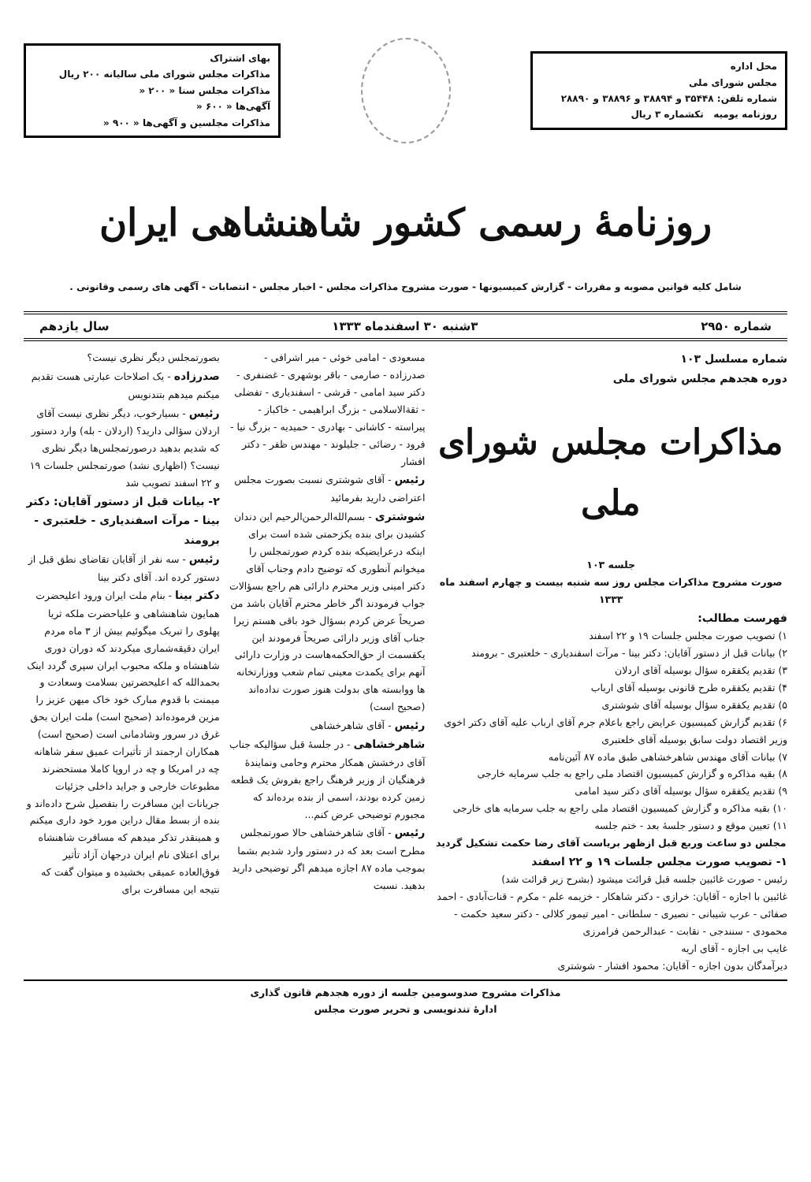محل اداره
مجلس شورای ملی
شماره تلفن: ۳۵۴۴۸ و ۳۸۸۹۴ و ۳۸۸۹۶ و ۲۸۸۹۰
روزنامه یومیه تکشماره ۳ ریال
بهای اشتراک
مذاکرات مجلس شورای ملی سالیانه ۲۰۰ ریال
مذاکرات مجلس سنا « ۲۰۰ «
آگهی‌ها « ۶۰۰ «
مذاکرات مجلسین و آگهی‌ها « ۹۰۰ «
روزنامهٔ رسمی کشور شاهنشاهی ایران
شامل کلیه قوانین مصوبه و مقررات - گزارش کمیسیونها - صورت مشروح مذاکرات مجلس - اخبار مجلس - انتصابات - آگهی های رسمی وقانونی .
شماره ۲۹۵۰ ۳شنبه ۳۰ اسفندماه ۱۳۳۳ سال یازدهم
شماره مسلسل ۱۰۳
دوره هجدهم مجلس شورای ملی
مذاکرات مجلس شورای ملی
جلسه ۱۰۳
صورت مشروح مذاکرات مجلس روز سه شنبه بیست و چهارم اسفند ماه ۱۳۳۳
فهرست مطالب:
۱) تصویب صورت مجلس جلسات ۱۹ و ۲۲ اسفند
۲) بیانات قبل از دستور آقایان: دکتر بینا - مرآت اسفندیاری - خلعتبری - برومند
۳) تقدیم یکفقره سؤال بوسیله آقای اردلان
۴) تقدیم یکفقره طرح قانونی بوسیله آقای ارباب
۵) تقدیم یکفقره سؤال بوسیله آقای شوشتری
۶) تقدیم گزارش کمیسیون عرایض راجع باعلام جرم آقای ارباب علیه آقای دکتر اخوی وزیر اقتصاد دولت سابق بوسیله آقای خلعتبری
۷) بیانات آقای مهندس شاهرخشاهی طبق ماده ۸۷ آئین‌نامه
۸) بقیه مذاکره و گزارش کمیسیون اقتصاد ملی راجع به جلب سرمایه خارجی
۹) تقدیم یکفقره سؤال بوسیله آقای دکتر سید امامی
۱۰) بقیه مذاکره و گزارش کمیسیون اقتصاد ملی راجع به جلب سرمایه های خارجی
۱۱) تعیین موقع و دستور جلسهٔ بعد - ختم جلسه
مجلس دو ساعت وربع قبل ازظهر بریاست آقای رضا حکمت تشکیل گردید
۱- تصویب صورت مجلس جلسات ۱۹ و ۲۲ اسفند
رئیس - صورت غائبین جلسه قبل قرائت میشود (بشرح زیر قرائت شد)
غائبین با اجازه - آقایان: خرازی - دکتر شاهکار - خزیمه علم - مکرم - قنات‌آبادی - احمد صفائی - عرب شیبانی - نصیری - سلطانی - امیر تیمور کلالی - دکتر سعید حکمت - محمودی - سنندجی - نقابت - عبدالرحمن فرامرزی
غایب بی اجازه - آقای اریه
دیرآمدگان بدون اجازه - آقایان: محمود افشار - شوشتری
مسعودی - امامی خوئی - میر اشرافی - صدرزاده - صارمی - باقر بوشهری - غضنفری - دکتر سید امامی - قرشی - اسفندیاری - تفضلی - ثقة‌الاسلامی - بزرگ ابراهیمی - خاکباز - پیراسته - کاشانی - بهادری - حمیدیه - بزرگ نیا - فرود - رضائی - جلیلوند - مهندس ظفر - دکتر افشار
رئیس - آقای شوشتری نسبت بصورت مجلس اعتراضی دارید بفرمائید
شوشتری - بسم‌الله‌الرحمن‌الرحیم این دندان کشیدن برای بنده یکزحمتی شده است برای اینکه درعرایضیکه بنده کردم صورتمجلس را میخوانم آنطوری که توضیح دادم وجناب آقای دکتر امینی وزیر محترم دارائی هم راجع بسؤالات جواب فرمودند اگر خاطر محترم آقایان باشد من صریحاً عرض کردم بسؤال خود باقی هستم زیرا جناب آقای وزیر دارائی صریحاً فرمودند این یکقسمت از حق‌الحکمه‌هاست در وزارت دارائی آنهم برای یکمدت معینی تمام شعب ووزارتخانه ها ووابسته های بدولت هنوز صورت نداده‌اند (صحیح است)
رئیس - آقای شاهرخشاهی
شاهرخشاهی - در جلسهٔ قبل سؤالیکه جناب آقای درخشش همکار محترم وحامی ونمایندهٔ فرهنگیان از وزیر فرهنگ راجع بفروش یک قطعه زمین کرده بودند، اسمی از بنده برده‌اند که مجبورم توضیحی عرض کنم...
رئیس - آقای شاهرخشاهی حالا صورتمجلس مطرح است بعد که در دستور وارد شدیم بشما بموجب ماده ۸۷ اجازه میدهم اگر توضیحی دارید بدهید. نسبت
بصورتمجلس دیگر نظری نیست؟
صدرزاده - یک اصلاحات عبارتی هست تقدیم میکنم میدهم بتندنویس
رئیس - بسیارخوب، دیگر نظری نیست آقای اردلان سؤالی دارید؟ (اردلان - بله) وارد دستور که شدیم بدهید درصورتمجلس‌ها دیگر نظری نیست؟ (اظهاری نشد) صورتمجلس جلسات ۱۹ و ۲۲ اسفند تصویب شد
۲- بیانات قبل از دستور آقایان: دکتر بینا - مرآت اسفندیاری - خلعتبری - برومند
رئیس - سه نفر از آقایان تقاضای نطق قبل از دستور کرده اند. آقای دکتر بینا
دکتر بینا - بنام ملت ایران ورود اعلیحضرت همایون شاهنشاهی و علیاحضرت ملکه ثریا پهلوی را تبریک میگوئیم بیش از ۳ ماه مردم ایران دقیقه‌شماری میکردند که دوران دوری شاهنشاه و ملکه محبوب ایران سپری گردد اینک بحمدالله که اعلیحضرتین بسلامت وسعادت و میمنت با قدوم مبارک خود خاک میهن عزیز را مزین فرموده‌اند (صحیح است) ملت ایران بحق غرق در سرور وشادمانی است (صحیح است)
همکاران ارجمند از تأثیرات عمیق سفر شاهانه چه در امریکا و چه در اروپا کاملا مستحضرند مطبوعات خارجی و جراید داخلی جزئیات جریانات این مسافرت را بتفصیل شرح داده‌اند و بنده از بسط مقال دراین مورد خود داری میکنم و همینقدر تذکر میدهم که مسافرت شاهنشاه برای اعتلای نام ایران درجهان آزاد تأثیر فوق‌العاده عمیقی بخشیده و میتوان گفت که نتیجه این مسافرت برای
مذاکرات مشروح صدوسومین جلسه از دوره هجدهم قانون گذاری
ادارهٔ تندنویسی و تحریر صورت مجلس